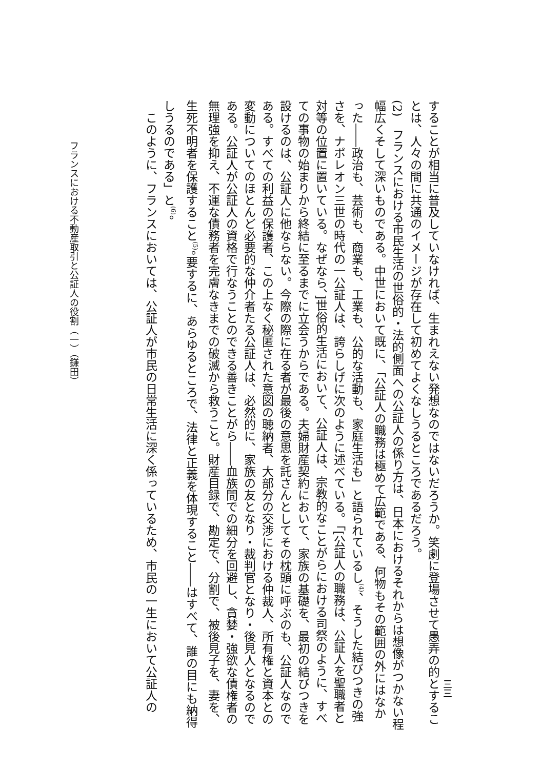三三
することが相当に普及していなければ、生まれえない発想なのではないだろうか。笑劇に登場させて愚弄の的とすることは、人々の間に共通のイメージが存在して初めてよくなしうるところであるだろう。
(2)　フランスにおける市民生活の世俗的・法的側面への公証人の係り方は、日本におけるそれからは想像がつかない程幅広くそして深いものである。中世において既に、「公証人の職務は極めて広範である、何物もその範囲の外にはなかった――政治も、芸術も、商業も、工業も、公的な活動も、家庭生活も」と語られているし<sup>(4)</sup>、そうした結びつきの強さを、ナポレオン三世の時代の一公証人は、誇らしげに次のように述べている。「[公証人の職務は、公証人を聖職者と対等の位置に置いている。なぜなら、]世俗的生活において、公証人は、宗教的なことがらにおける司祭のように、すべての事物の始まりから終結に至るまでに立会うからである。夫婦財産契約において、家族の基礎を、最初の結びつきを設けるのは、公証人に他ならない。今際の際に在る者が最後の意思を託さんとしてその枕頭に呼ぶのも、公証人なのである。すべての利益の保護者、この上なく秘匿された意図の聴納者、大部分の交渉における仲裁人、所有権と資本との変動についてのほとんど必要的な仲介者たる公証人は、必然的に、家族の友となり・裁判官となり・後見人となるのである。公証人が公証人の資格で行なうことのできる善きことがら――血族間での細分を回避し、貪婪・強欲な債権者の無理強を抑え、不運な債務者を完膚なきまでの破滅から救うこと。財産目録で、勘定で、分割で、被後見子を、妻を、生死不明者を保護すること<sup>(5)</sup>。要するに、あらゆるところで、法律と正義を体現すること――はすべて、誰の目にも納得しうるのである」と<sup>(6)</sup>。
このように、フランスにおいては、公証人が市民の日常生活に深く係っているため、市民の一生において公証人の
フランスにおける不動産取引と公証人の役割（一）（鎌田）